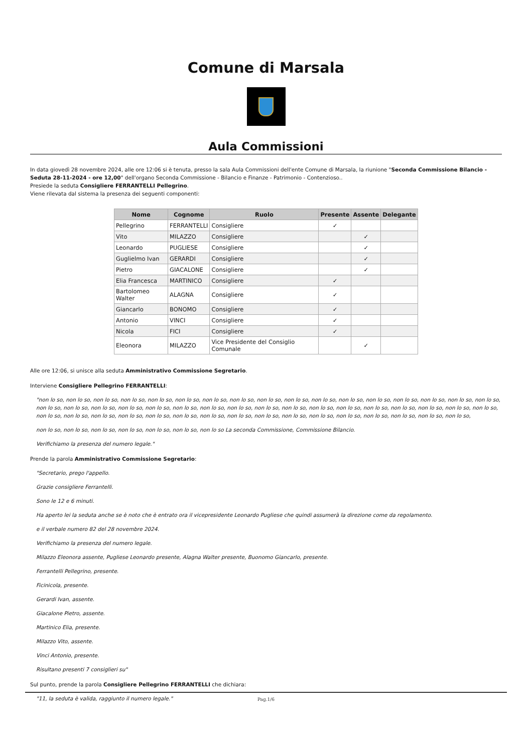Comune di Marsala
Aula Commissioni
In data giovedì 28 novembre 2024, alle ore 12:06 si è tenuta, presso la sala Aula Commissioni dell'ente Comune di Marsala, la riunione "Seconda Commissione Bilancio - Seduta 28-11-2024 - ore 12,00" dell'organo Seconda Commissione - Bilancio e Finanze - Patrimonio - Contenzioso..
Presiede la seduta Consigliere FERRANTELLI Pellegrino.
Viene rilevata dal sistema la presenza dei seguenti componenti:
| Nome | Cognome | Ruolo | Presente | Assente | Delegante |
| --- | --- | --- | --- | --- | --- |
| Pellegrino | FERRANTELLI | Consigliere | ✓ | | |
| Vito | MILAZZO | Consigliere | | ✓ | |
| Leonardo | PUGLIESE | Consigliere | | ✓ | |
| Guglielmo Ivan | GERARDI | Consigliere | | ✓ | |
| Pietro | GIACALONE | Consigliere | | ✓ | |
| Elia Francesca | MARTINICO | Consigliere | ✓ | | |
| Bartolomeo Walter | ALAGNA | Consigliere | ✓ | | |
| Giancarlo | BONOMO | Consigliere | ✓ | | |
| Antonio | VINCI | Consigliere | ✓ | | |
| Nicola | FICI | Consigliere | ✓ | | |
| Eleonora | MILAZZO | Vice Presidente del Consiglio Comunale | | ✓ | |
Alle ore 12:06, si unisce alla seduta Amministrativo Commissione Segretario.
Interviene Consigliere Pellegrino FERRANTELLI:
"non lo so, non lo so, non lo so, non lo so, non lo so, non lo so, non lo so, non lo so, non lo so, non lo so, non lo so, non lo so, non lo so, non lo so, non lo so, non lo so, non lo so, non lo so, non lo so, non lo so, non lo so, non lo so, non lo so, non lo so, non lo so, non lo so, non lo so, non lo so, non lo so, non lo so, non lo so, non lo so, non lo so, non lo so, non lo so, non lo so, non lo so, non lo so, non lo so, non lo so, non lo so, non lo so, non lo so, non lo so, non lo so, non lo so, non lo so, non lo so, non lo so, non lo so,
non lo so, non lo so, non lo so, non lo so, non lo so, non lo so, non lo so La seconda Commissione, Commissione Bilancio.
Verifichiamo la presenza del numero legale."
Prende la parola Amministrativo Commissione Segretario:
"Secretario, prego l'appello.
Grazie consigliere Ferrantelli.
Sono le 12 e 6 minuti.
Ha aperto lei la seduta anche se è noto che è entrato ora il vicepresidente Leonardo Pugliese che quindi assumerà la direzione come da regolamento.
e il verbale numero 82 del 28 novembre 2024.
Verifichiamo la presenza del numero legale.
Milazzo Eleonora assente, Pugliese Leonardo presente, Alagna Walter presente, Buonomo Giancarlo, presente.
Ferrantelli Pellegrino, presente.
Ficinicola, presente.
Gerardi Ivan, assente.
Giacalone Pietro, assente.
Martinico Elia, presente.
Milazzo Vito, assente.
Vinci Antonio, presente.
Risultano presenti 7 consiglieri su"
Sul punto, prende la parola Consigliere Pellegrino FERRANTELLI che dichiara:
"11, la seduta è valida, raggiunto il numero legale."
Pag.1/6